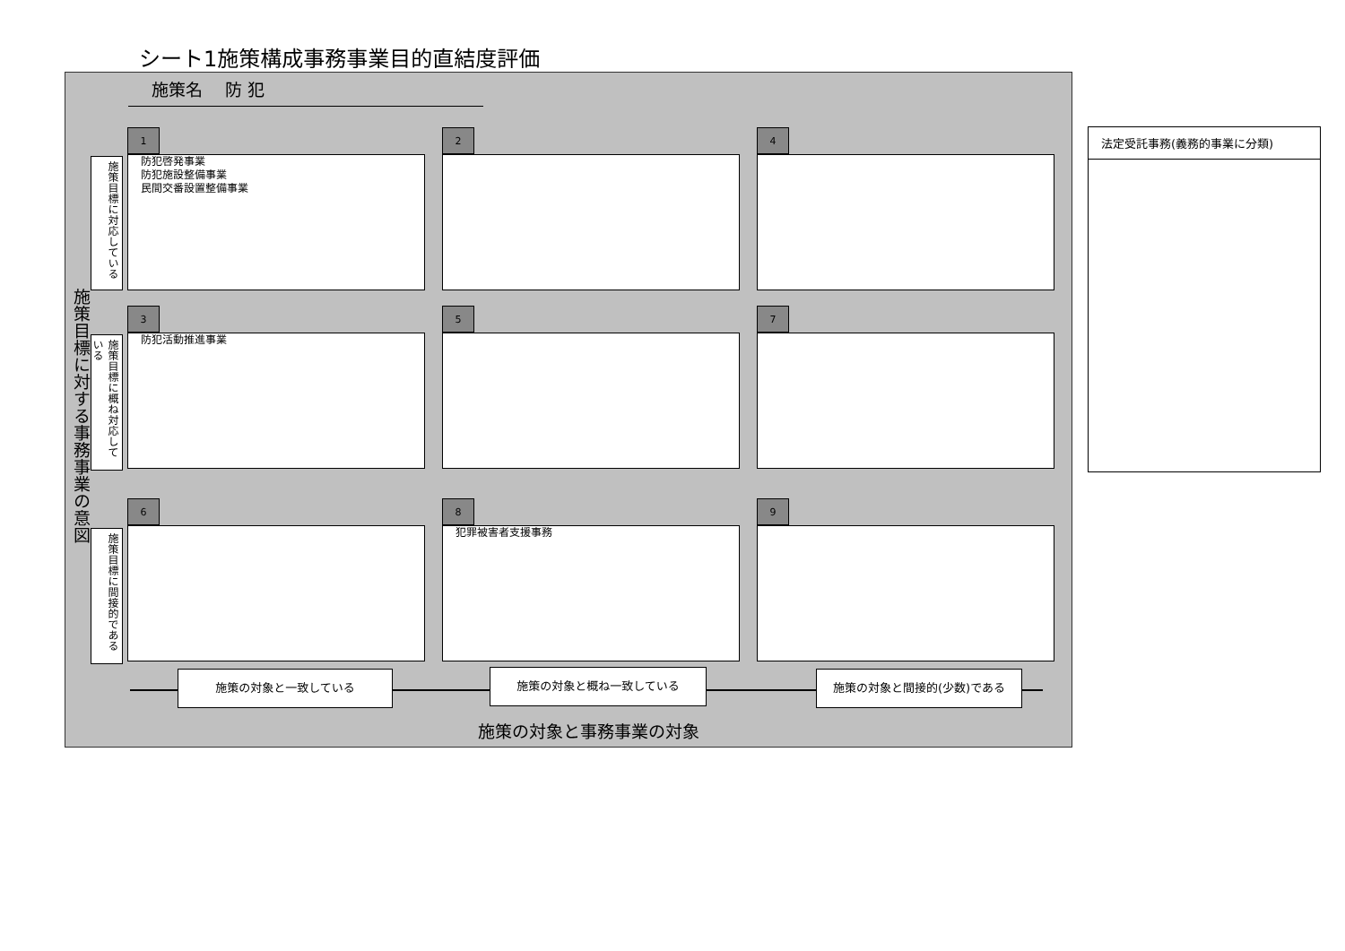シート1施策構成事務事業目的直結度評価
施策名　 防 犯
施策目標に対する事務事業の意図
施策目標に対応している
施策目標に概ね対応している
施策目標に間接的である
1
防犯啓発事業
防犯施設整備事業
民間交番設置整備事業
2 4
3
防犯活動推進事業
5 7
6 8
犯罪被害者支援事務
9
施策の対象と一致している 施策の対象と概ね一致している 施策の対象と間接的(少数)である
施策の対象と事務事業の対象
法定受託事務(義務的事業に分類)